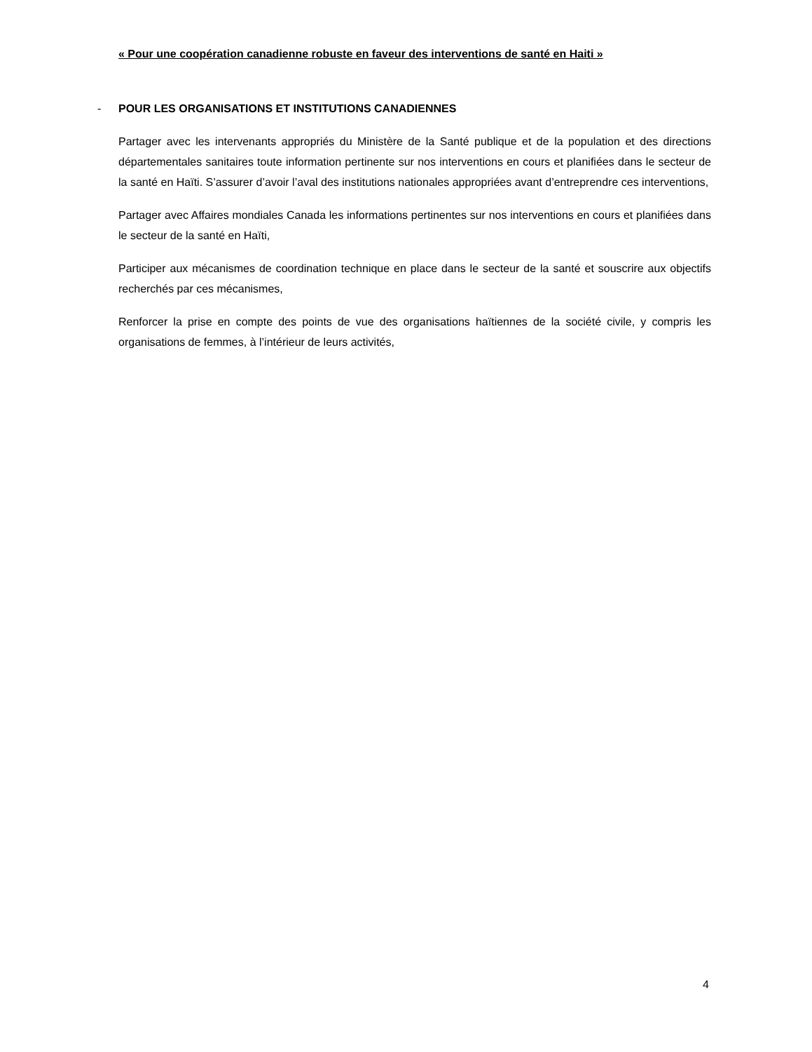« Pour une coopération canadienne robuste en faveur des interventions de santé en Haiti »
- POUR LES ORGANISATIONS ET INSTITUTIONS CANADIENNES
Partager avec les intervenants appropriés du Ministère de la Santé publique et de la population et des directions départementales sanitaires toute information pertinente sur nos interventions en cours et planifiées dans le secteur de la santé en Haïti. S’assurer d’avoir l’aval des institutions nationales appropriées avant d’entreprendre ces interventions,
Partager avec Affaires mondiales Canada les informations pertinentes sur nos interventions en cours et planifiées dans le secteur de la santé en Haïti,
Participer aux mécanismes de coordination technique en place dans le secteur de la santé et souscrire aux objectifs recherchés par ces mécanismes,
Renforcer la prise en compte des points de vue des organisations haïtiennes de la société civile, y compris les organisations de femmes, à l’intérieur de leurs activités,
4